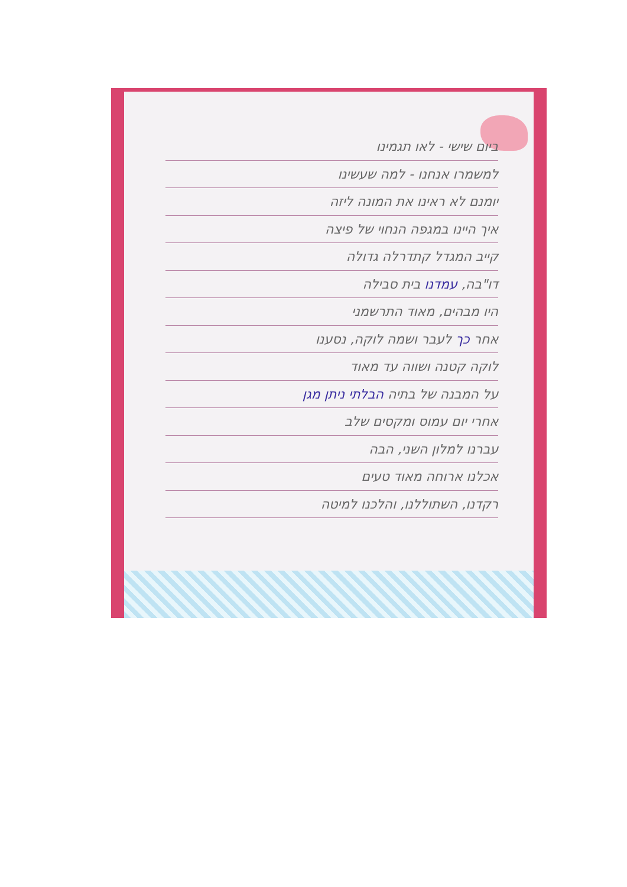ביום שישי - לאו תגמינו
למשמרו אנחנו - למה שעשינו
יומנם לא ראינו את המונה ליזה
איך היינו במגפה הנחוי של פיצה
קייב המגדל קתדרלה גדולה
דו"בה, עמדנו בית סבילה
היו מבהים, מאוד התרשמני
אחר כך לעבר ושמה לוקה, נסענו
לוקה קטנה ושווה עד מאוד
על המבנה של בתיה הבלתי ניתן מגן
אחרי יום עמוס ומקסים שלב
עברנו למלון השני, הבה
אכלנו ארוחה מאוד טעים
רקדנו, השתוללנו, והלכנו למיטה